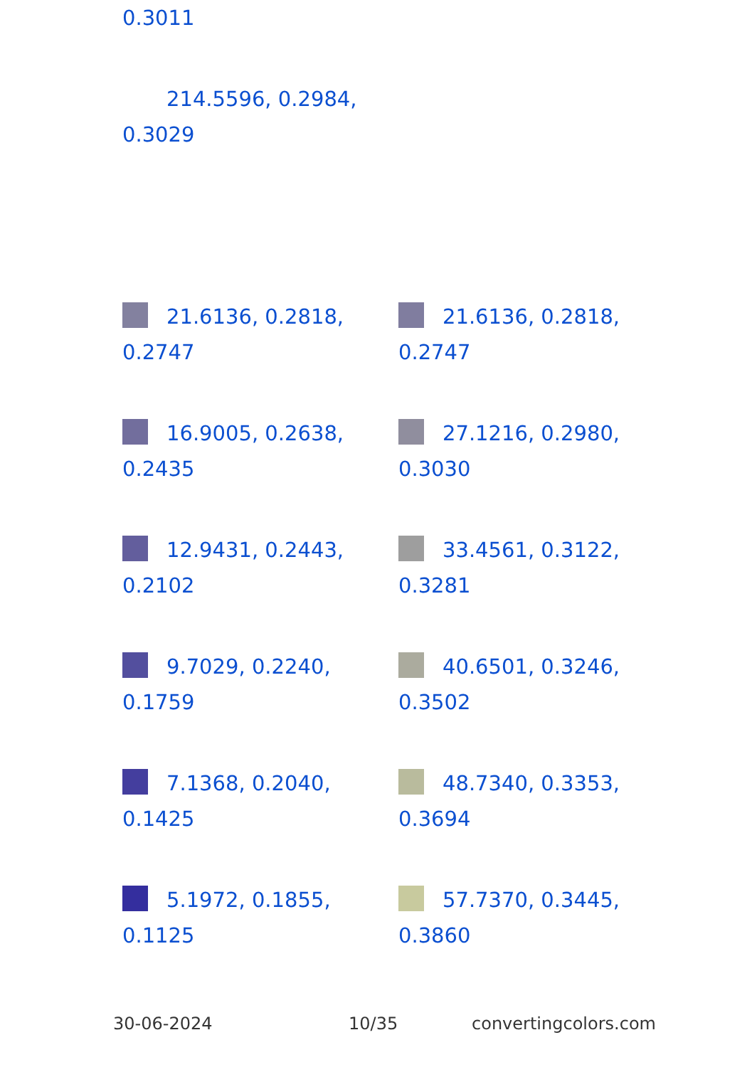0.3011
214.5596, 0.2984, 0.3029
21.6136, 0.2818, 0.2747
21.6136, 0.2818, 0.2747
16.9005, 0.2638, 0.2435
27.1216, 0.2980, 0.3030
12.9431, 0.2443, 0.2102
33.4561, 0.3122, 0.3281
9.7029, 0.2240, 0.1759
40.6501, 0.3246, 0.3502
7.1368, 0.2040, 0.1425
48.7340, 0.3353, 0.3694
5.1972, 0.1855, 0.1125
57.7370, 0.3445, 0.3860
30-06-2024 10/35 convertingcolors.com